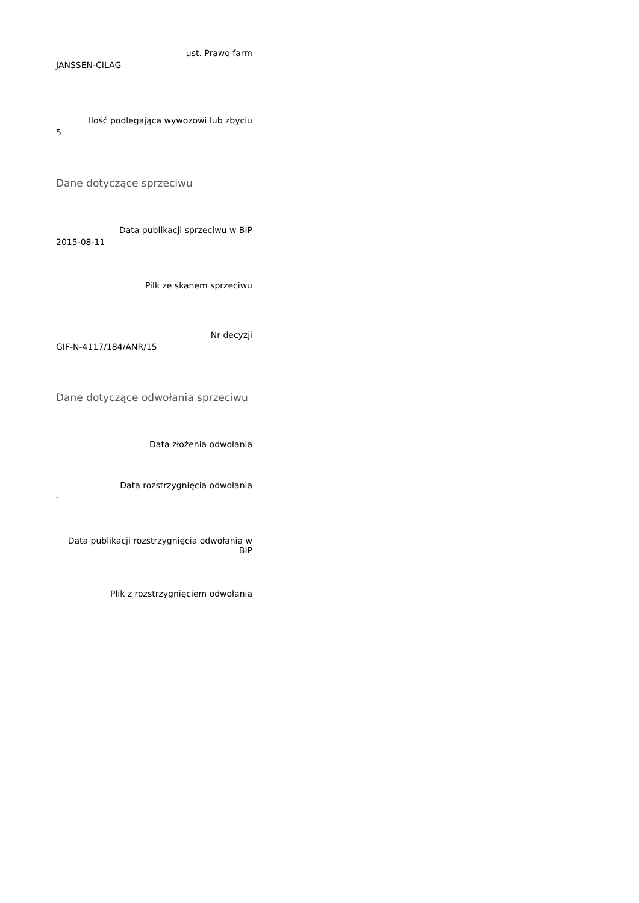ust. Prawo farm
JANSSEN-CILAG
Ilość podlegająca wywozowi lub zbyciu
5
Dane dotyczące sprzeciwu
Data publikacji sprzeciwu w BIP
2015-08-11
Pilk ze skanem sprzeciwu
Nr decyzji
GIF-N-4117/184/ANR/15
Dane dotyczące odwołania sprzeciwu
Data złożenia odwołania
Data rozstrzygnięcia odwołania
-
Data publikacji rozstrzygnięcia odwołania w BIP
Plik z rozstrzygnięciem odwołania